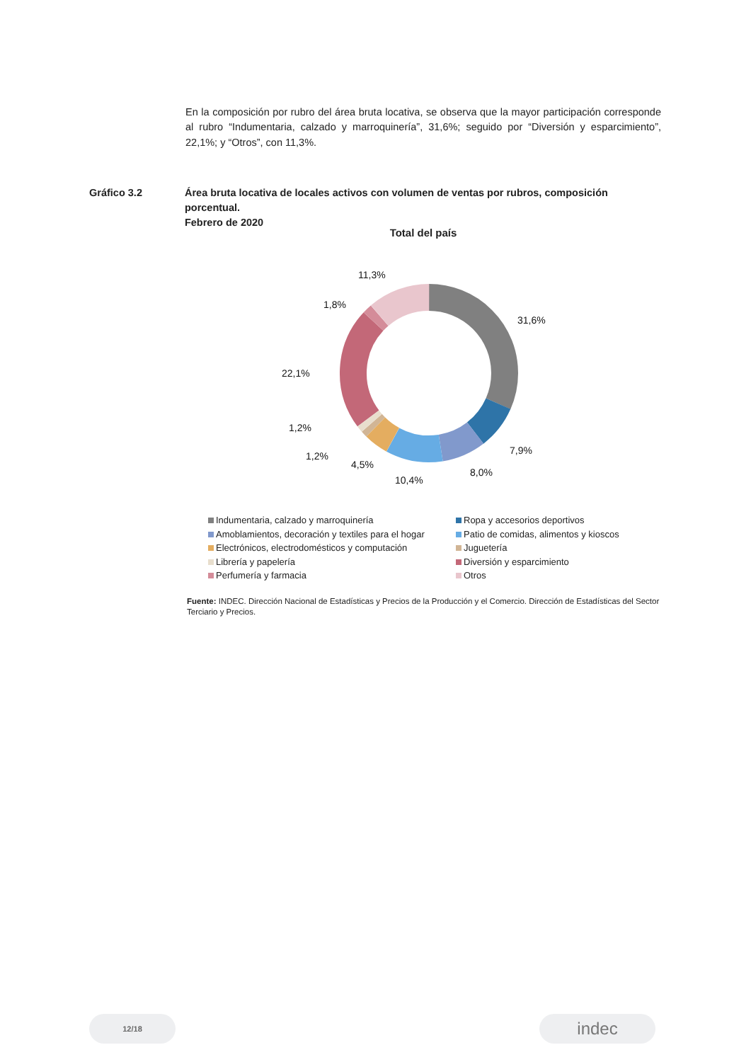En la composición por rubro del área bruta locativa, se observa que la mayor participación corresponde al rubro “Indumentaria, calzado y marroquinería”, 31,6%; seguido por “Diversión y esparcimiento”, 22,1%; y “Otros”, con 11,3%.
Gráfico 3.2 Área bruta locativa de locales activos con volumen de ventas por rubros, composición porcentual.
Febrero de 2020
Total del país
31,6%
7,9%
8,0%
10,4%
4,5%
1,2%
1,2%
22,1%
1,8%
11,3%
Indumentaria, calzado y marroquinería
Ropa y accesorios deportivos
Amoblamientos, decoración y textiles para el hogar
Patio de comidas, alimentos y kioscos
Electrónicos, electrodomésticos y computación
Juguetería
Librería y papelería
Diversión y esparcimiento
Perfumería y farmacia
Otros
Fuente: INDEC. Dirección Nacional de Estadísticas y Precios de la Producción y el Comercio. Dirección de Estadísticas del Sector Terciario y Precios.
12/18 indec